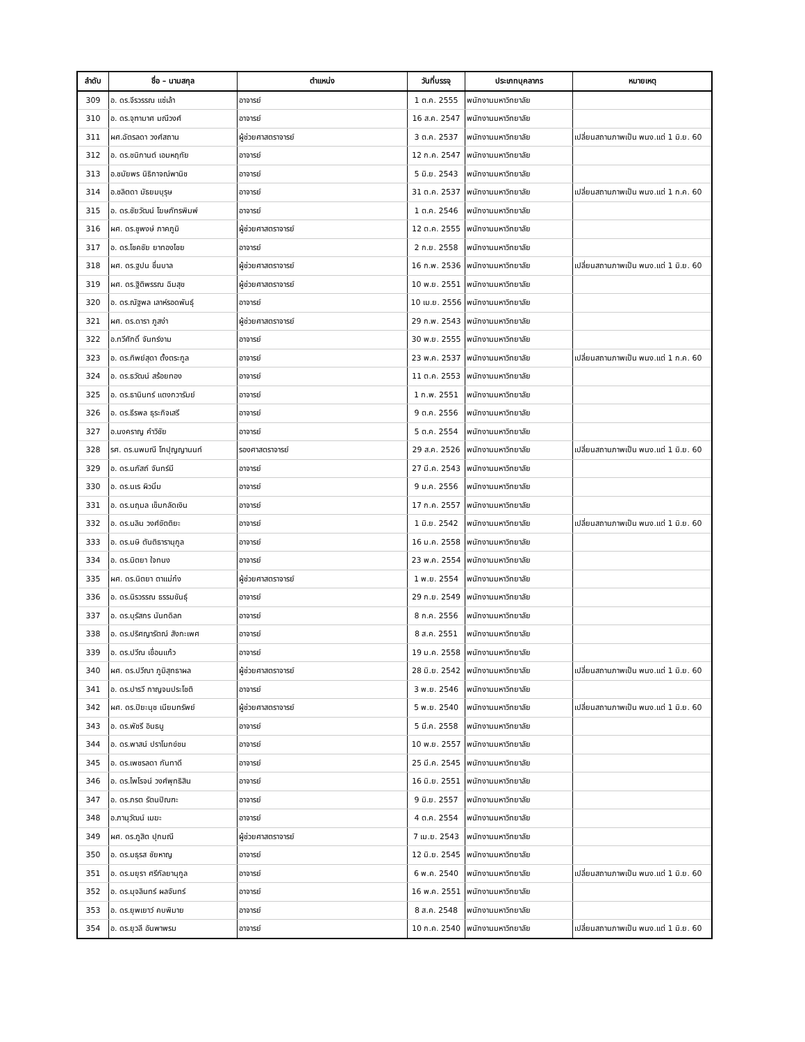| ลำดับ | ชื่อ – นามสกุล | ตำแหน่ง | วันที่บรรจุ | ประเภทบุคลากร | หมายเหตุ |
| --- | --- | --- | --- | --- | --- |
| 309 | อ. ดร.จีรวรรณ แซ่เล้า | อาจารย์ | 1 ต.ค. 2555 | พนักงานมหาวิทยาลัย | |
| 310 | อ. ดร.จุฑามาศ มณีวงศ์ | อาจารย์ | 16 ส.ค. 2547 | พนักงานมหาวิทยาลัย | |
| 311 | ผศ.ฉัตรลดา วงศ์สถาน | ผู้ช่วยศาสตราจารย์ | 3 ต.ค. 2537 | พนักงานมหาวิทยาลัย | เปลี่ยนสถานภาพเป็น พนง.แต่ 1 มิ.ย. 60 |
| 312 | อ. ดร.ชนิกานต์ เอมหฤทัย | อาจารย์ | 12 ก.ค. 2547 | พนักงานมหาวิทยาลัย | |
| 313 | อ.ชมัยพร นิธิกาจณ์พานิช | อาจารย์ | 5 มิ.ย. 2543 | พนักงานมหาวิทยาลัย | |
| 314 | อ.ชลิตดา มัธยมบุรุษ | อาจารย์ | 31 ต.ค. 2537 | พนักงานมหาวิทยาลัย | เปลี่ยนสถานภาพเป็น พนง.แต่ 1 ก.ค. 60 |
| 315 | อ. ดร.ชัยวัฒน์ โฆษภัทรพิมพ์ | อาจารย์ | 1 ต.ค. 2546 | พนักงานมหาวิทยาลัย | |
| 316 | ผศ. ดร.ชูพงษ์ ภาคภูมิ | ผู้ช่วยศาสตราจารย์ | 12 ต.ค. 2555 | พนักงานมหาวิทยาลัย | |
| 317 | อ. ดร.โชคชัย ยาทองไชย | อาจารย์ | 2 ก.ย. 2558 | พนักงานมหาวิทยาลัย | |
| 318 | ผศ. ดร.ฐปน ชื่นบาล | ผู้ช่วยศาสตราจารย์ | 16 ก.พ. 2536 | พนักงานมหาวิทยาลัย | เปลี่ยนสถานภาพเป็น พนง.แต่ 1 มิ.ย. 60 |
| 319 | ผศ. ดร.ฐิติพรรณ ฉิมสุข | ผู้ช่วยศาสตราจารย์ | 10 พ.ย. 2551 | พนักงานมหาวิทยาลัย | |
| 320 | อ. ดร.ณัฐพล เลาห์รอดพันธุ์ | อาจารย์ | 10 เม.ย. 2556 | พนักงานมหาวิทยาลัย | |
| 321 | ผศ. ดร.ดารา ภูสง่า | ผู้ช่วยศาสตราจารย์ | 29 ก.พ. 2543 | พนักงานมหาวิทยาลัย | |
| 322 | อ.ทวีศักดิ์ จันทร์งาม | อาจารย์ | 30 พ.ย. 2555 | พนักงานมหาวิทยาลัย | |
| 323 | อ. ดร.ทิพย์สุดา ตั้งตระกูล | อาจารย์ | 23 พ.ค. 2537 | พนักงานมหาวิทยาลัย | เปลี่ยนสถานภาพเป็น พนง.แต่ 1 ก.ค. 60 |
| 324 | อ. ดร.ธวัฒน์ สร้อยทอง | อาจารย์ | 11 ต.ค. 2553 | พนักงานมหาวิทยาลัย | |
| 325 | อ. ดร.ธานินทร์ แตงกวารัมย์ | อาจารย์ | 1 ก.พ. 2551 | พนักงานมหาวิทยาลัย | |
| 326 | อ. ดร.ธีรพล ธุระกิจเสรี | อาจารย์ | 9 ต.ค. 2556 | พนักงานมหาวิทยาลัย | |
| 327 | อ.นงคราญ คำวิชัย | อาจารย์ | 5 ต.ค. 2554 | พนักงานมหาวิทยาลัย | |
| 328 | รศ. ดร.นพมณี โทปุญญานนท์ | รองศาสตราจารย์ | 29 ส.ค. 2526 | พนักงานมหาวิทยาลัย | เปลี่ยนสถานภาพเป็น พนง.แต่ 1 มิ.ย. 60 |
| 329 | อ. ดร.นภัสถ์ จันทร์มี | อาจารย์ | 27 มี.ค. 2543 | พนักงานมหาวิทยาลัย | |
| 330 | อ. ดร.นเร ผิวนิ่ม | อาจารย์ | 9 ม.ค. 2556 | พนักงานมหาวิทยาลัย | |
| 331 | อ. ดร.นฤมล เข็มกลัดเงิน | อาจารย์ | 17 ก.ค. 2557 | พนักงานมหาวิทยาลัย | |
| 332 | อ. ดร.นลิน วงศ์ขัตติยะ | อาจารย์ | 1 มิ.ย. 2542 | พนักงานมหาวิทยาลัย | เปลี่ยนสถานภาพเป็น พนง.แต่ 1 มิ.ย. 60 |
| 333 | อ. ดร.นษิ ตันติธารานุกูล | อาจารย์ | 16 ม.ค. 2558 | พนักงานมหาวิทยาลัย | |
| 334 | อ. ดร.นิตยา ใจทนง | อาจารย์ | 23 พ.ค. 2554 | พนักงานมหาวิทยาลัย | |
| 335 | ผศ. ดร.นิตยา ตาแม่ก๋ง | ผู้ช่วยศาสตราจารย์ | 1 พ.ย. 2554 | พนักงานมหาวิทยาลัย | |
| 336 | อ. ดร.นิรวรรณ ธรรมขันธุ์ | อาจารย์ | 29 ก.ย. 2549 | พนักงานมหาวิทยาลัย | |
| 337 | อ. ดร.บุรัสกร นันทดิลก | อาจารย์ | 8 ก.ค. 2556 | พนักงานมหาวิทยาลัย | |
| 338 | อ. ดร.ปริศญารัตณ์ สังกะเพศ | อาจารย์ | 8 ส.ค. 2551 | พนักงานมหาวิทยาลัย | |
| 339 | อ. ดร.ปวีณ เขื่อนแก้ว | อาจารย์ | 19 ม.ค. 2558 | พนักงานมหาวิทยาลัย | |
| 340 | ผศ. ดร.ปวีณา ภูมิสุทธาผล | ผู้ช่วยศาสตราจารย์ | 28 มิ.ย. 2542 | พนักงานมหาวิทยาลัย | เปลี่ยนสถานภาพเป็น พนง.แต่ 1 มิ.ย. 60 |
| 341 | อ. ดร.ปารวี กาญจนประโชติ | อาจารย์ | 3 พ.ย. 2546 | พนักงานมหาวิทยาลัย | |
| 342 | ผศ. ดร.ปิยะนุช เนียมทรัพย์ | ผู้ช่วยศาสตราจารย์ | 5 พ.ย. 2540 | พนักงานมหาวิทยาลัย | เปลี่ยนสถานภาพเป็น พนง.แต่ 1 มิ.ย. 60 |
| 343 | อ. ดร.พัชรี อินธนู | อาจารย์ | 5 มี.ค. 2558 | พนักงานมหาวิทยาลัย | |
| 344 | อ. ดร.พาสน์ ปราโมกข์ชน | อาจารย์ | 10 พ.ย. 2557 | พนักงานมหาวิทยาลัย | |
| 345 | อ. ดร.เพชรลดา กันทาดี | อาจารย์ | 25 มี.ค. 2545 | พนักงานมหาวิทยาลัย | |
| 346 | อ. ดร.ไพโรจน์ วงศ์พุทธิสิน | อาจารย์ | 16 มิ.ย. 2551 | พนักงานมหาวิทยาลัย | |
| 347 | อ. ดร.ภรต รัตนปิณฑะ | อาจารย์ | 9 มิ.ย. 2557 | พนักงานมหาวิทยาลัย | |
| 348 | อ.ภานุวัฒน์ เมฆะ | อาจารย์ | 4 ต.ค. 2554 | พนักงานมหาวิทยาลัย | |
| 349 | ผศ. ดร.ภูสิต ปุกมณี | ผู้ช่วยศาสตราจารย์ | 7 เม.ย. 2543 | พนักงานมหาวิทยาลัย | |
| 350 | อ. ดร.มธุรส ชัยหาญ | อาจารย์ | 12 มิ.ย. 2545 | พนักงานมหาวิทยาลัย | |
| 351 | อ. ดร.มยุรา ศรีกัลยานุกูล | อาจารย์ | 6 พ.ค. 2540 | พนักงานมหาวิทยาลัย | เปลี่ยนสถานภาพเป็น พนง.แต่ 1 มิ.ย. 60 |
| 352 | อ. ดร.มุจลินทร์ ผลจันทร์ | อาจารย์ | 16 พ.ค. 2551 | พนักงานมหาวิทยาลัย | |
| 353 | อ. ดร.ยุพเยาว์ คบพิมาย | อาจารย์ | 8 ส.ค. 2548 | พนักงานมหาวิทยาลัย | |
| 354 | อ. ดร.ยุวลี อันพาพรม | อาจารย์ | 10 ก.ค. 2540 | พนักงานมหาวิทยาลัย | เปลี่ยนสถานภาพเป็น พนง.แต่ 1 มิ.ย. 60 |